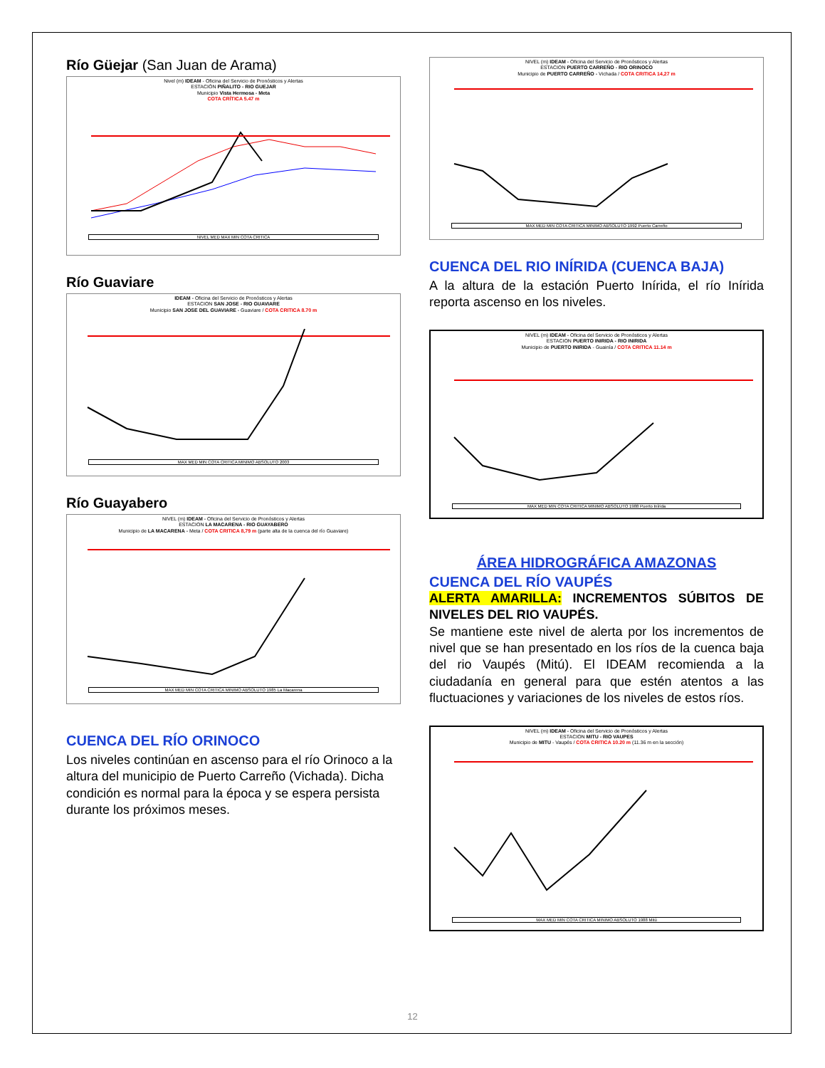Río Güejar (San Juan de Arama)
Nivel (m) IDEAM - Oficina del Servicio de Pronósticos y Alertas
ESTACIÓN PIÑALITO - RIO GUEJAR
Municipio Vista Hermosa - Meta
COTA CRÍTICA 5.47 m
NIVEL MED MAX MIN COTA CRITICA
Río Guaviare
IDEAM - Oficina del Servicio de Pronósticos y Alertas
ESTACION SAN JOSE - RIO GUAVIARE
Municipio SAN JOSE DEL GUAVIARE - Guaviare / COTA CRITICA 8.70 m
MAX MED MIN COTA CRITICA MINIMO ABSOLUTO 2003
Río Guayabero
NIVEL (m) IDEAM - Oficina del Servicio de Pronósticos y Alertas
ESTACION LA MACARENA - RIO GUAYABERO
Municipio de LA MACARENA - Meta / COTA CRITICA 8,79 m (parte alta de la cuenca del río Guaviare)
MAX MED MIN COTA CRITICA MINIMO ABSOLUTO 1985 La Macarena
CUENCA DEL RÍO ORINOCO
Los niveles continúan en ascenso para el río Orinoco a la altura del municipio de Puerto Carreño (Vichada). Dicha condición es normal para la época y se espera persista durante los próximos meses.
NIVEL (m) IDEAM - Oficina del Servicio de Pronósticos y Alertas
ESTACION PUERTO CARREÑO - RIO ORINOCO
Municipio de PUERTO CARREÑO - Vichada / COTA CRITICA 14,27 m
MAX MED MIN COTA CRITICA MINIMO ABSOLUTO 1992 Puerto Carreño
CUENCA DEL RIO INÍRIDA (CUENCA BAJA)
A la altura de la estación Puerto Inírida, el río Inírida reporta ascenso en los niveles.
NIVEL (m) IDEAM - Oficina del Servicio de Pronósticos y Alertas
ESTACION PUERTO INIRIDA - RIO INIRIDA
Municipio de PUERTO INIRIDA - Guainía / COTA CRITICA 11.14 m
MAX MED MIN COTA CRITICA MINIMO ABSOLUTO 1988 Puerto Inírida
ÁREA HIDROGRÁFICA AMAZONAS
CUENCA DEL RÍO VAUPÉS
ALERTA AMARILLA: INCREMENTOS SÚBITOS DE NIVELES DEL RIO VAUPÉS.
Se mantiene este nivel de alerta por los incrementos de nivel que se han presentado en los ríos de la cuenca baja del rio Vaupés (Mitú). El IDEAM recomienda a la ciudadanía en general para que estén atentos a las fluctuaciones y variaciones de los niveles de estos ríos.
NIVEL (m) IDEAM - Oficina del Servicio de Pronósticos y Alertas
ESTACION MITU - RIO VAUPES
Municipio de MITU - Vaupés / COTA CRITICA 10.20 m (11.36 m en la sección)
MAX MED MIN COTA CRITICA MINIMO ABSOLUTO 1988 Mitú
12